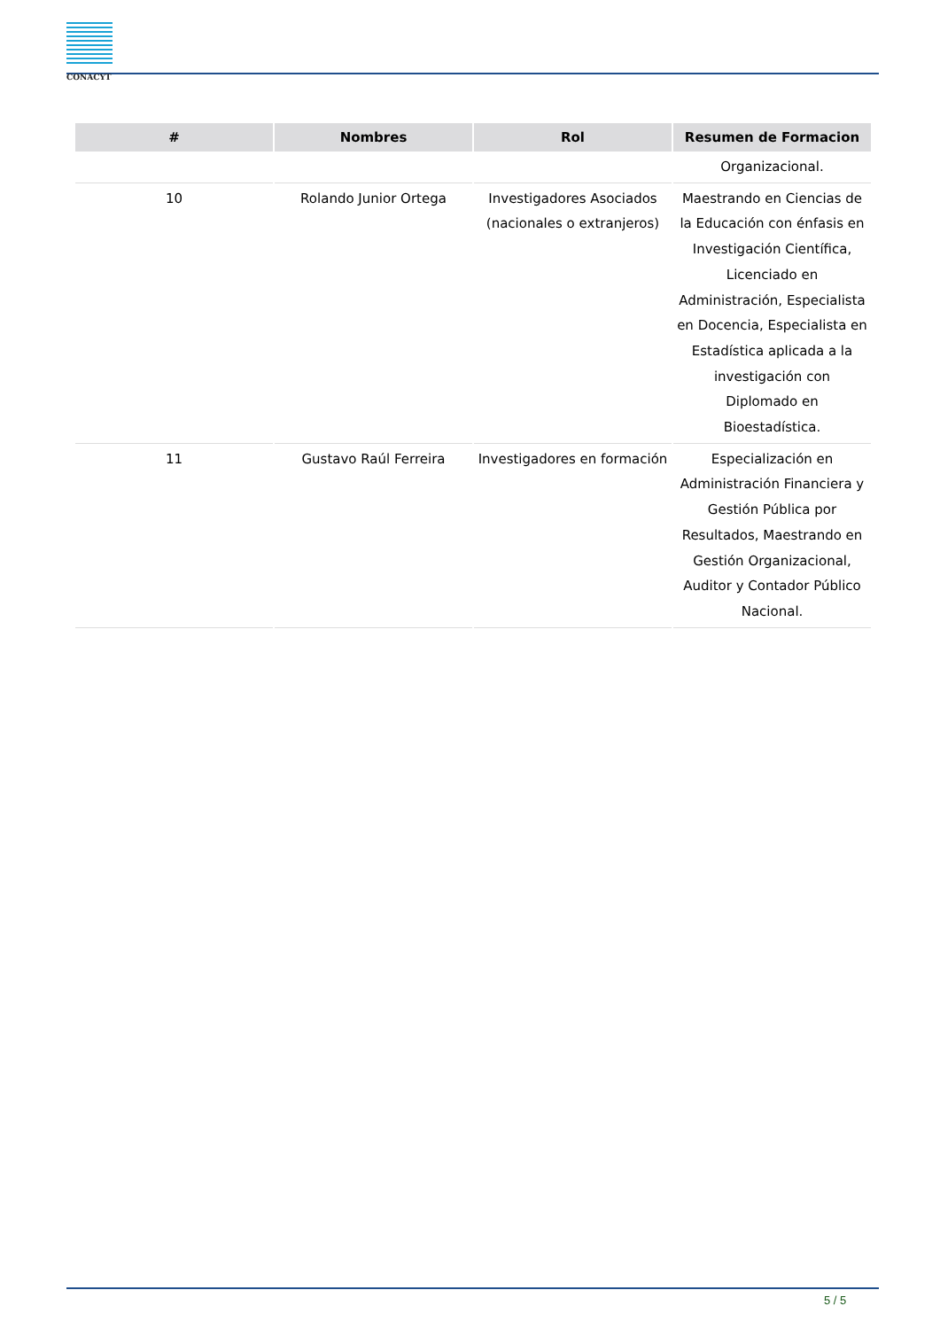CONACYT
| # | Nombres | Rol | Resumen de Formacion |
| --- | --- | --- | --- |
| | | | Organizacional. |
| 10 | Rolando Junior Ortega | Investigadores Asociados (nacionales o extranjeros) | Maestrando en Ciencias de la Educación con énfasis en Investigación Científica, Licenciado en Administración, Especialista en Docencia, Especialista en Estadística aplicada a la investigación con Diplomado en Bioestadística. |
| 11 | Gustavo Raúl Ferreira | Investigadores en formación | Especialización en Administración Financiera y Gestión Pública por Resultados, Maestrando en Gestión Organizacional, Auditor y Contador Público Nacional. |
5 / 5